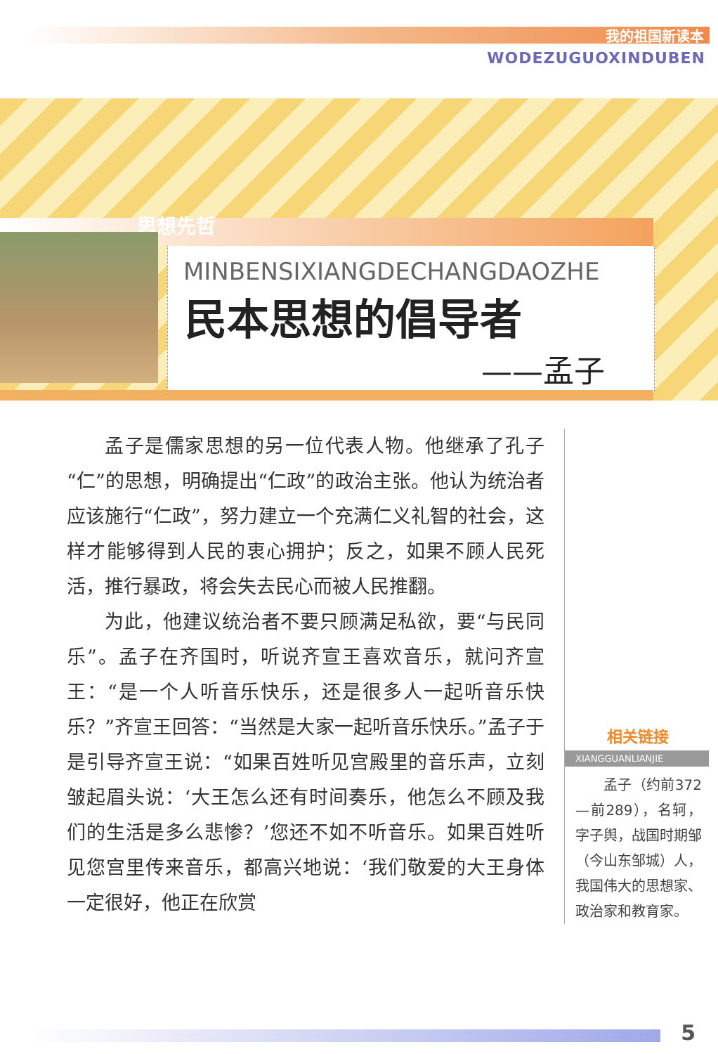我的祖国新读本
WODEZUGUOXINDUBEN
思想先哲
MINBENSIXIANGDECHANGDAOZHE
民本思想的倡导者
——孟子
孟子是儒家思想的另一位代表人物。他继承了孔子“仁”的思想，明确提出“仁政”的政治主张。他认为统治者应该施行“仁政”，努力建立一个充满仁义礼智的社会，这样才能够得到人民的衷心拥护；反之，如果不顾人民死活，推行暴政，将会失去民心而被人民推翻。
为此，他建议统治者不要只顾满足私欲，要“与民同乐”。孟子在齐国时，听说齐宣王喜欢音乐，就问齐宣王：“是一个人听音乐快乐，还是很多人一起听音乐快乐？”齐宣王回答：“当然是大家一起听音乐快乐。”孟子于是引导齐宣王说：“如果百姓听见宫殿里的音乐声，立刻皱起眉头说：‘大王怎么还有时间奏乐，他怎么不顾及我们的生活是多么悲惨？’您还不如不听音乐。如果百姓听见您宫里传来音乐，都高兴地说：‘我们敬爱的大王身体一定很好，他正在欣赏
相关链接
XIANGGUANLIANJIE
孟子（约前372—前289），名轲，字子舆，战国时期邹（今山东邹城）人，我国伟大的思想家、政治家和教育家。
5